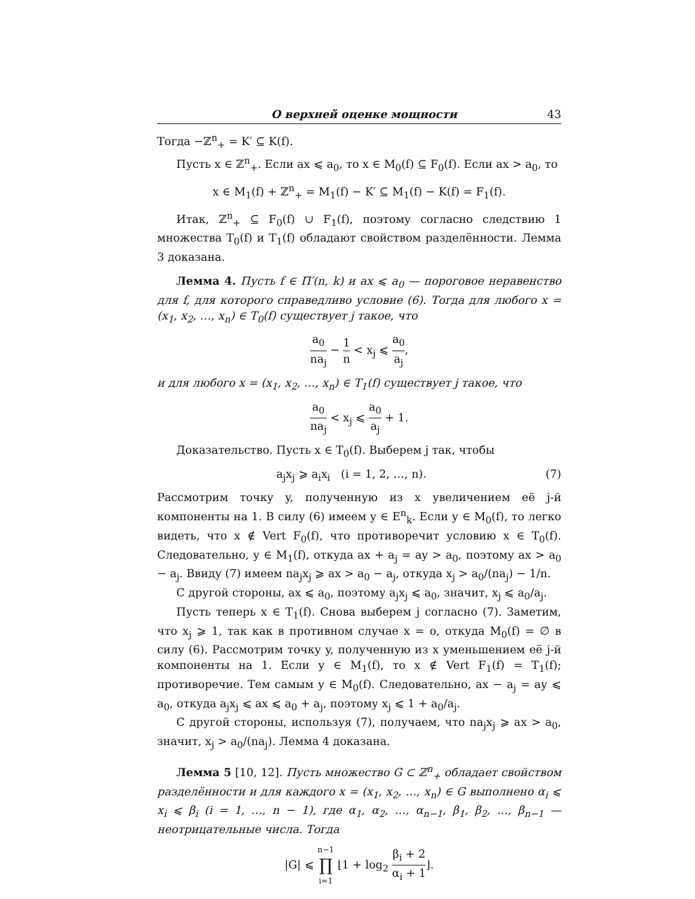О верхней оценке мощности 43
Тогда −ℤ<sup>n</sup><sub>+</sub> = K′ ⊆ K(f).
Пусть x ∈ ℤ<sup>n</sup><sub>+</sub>. Если ax ⩽ a<sub>0</sub>, то x ∈ M<sub>0</sub>(f) ⊆ F<sub>0</sub>(f). Если ax > a<sub>0</sub>, то
x ∈ M<sub>1</sub>(f) + ℤ<sup>n</sup><sub>+</sub> = M<sub>1</sub>(f) − K′ ⊆ M<sub>1</sub>(f) − K(f) = F<sub>1</sub>(f).
Итак, ℤ<sup>n</sup><sub>+</sub> ⊆ F<sub>0</sub>(f) ∪ F<sub>1</sub>(f), поэтому согласно следствию 1 множества T<sub>0</sub>(f) и T<sub>1</sub>(f) обладают свойством разделённости. Лемма 3 доказана.
Лемма 4. Пусть f ∈ Π′(n, k) и ax ⩽ a<sub>0</sub> — пороговое неравенство для f, для которого справедливо условие (6). Тогда для любого x = (x<sub>1</sub>, x<sub>2</sub>, …, x<sub>n</sub>) ∈ T<sub>0</sub>(f) существует j такое, что
a<sub>0</sub> na<sub>j</sub> − 1 n < x<sub>j</sub> ⩽ a<sub>0</sub> a<sub>j</sub>,
и для любого x = (x<sub>1</sub>, x<sub>2</sub>, …, x<sub>n</sub>) ∈ T<sub>1</sub>(f) существует j такое, что
a<sub>0</sub> na<sub>j</sub> < x<sub>j</sub> ⩽ a<sub>0</sub> a<sub>j</sub> + 1.
Доказательство. Пусть x ∈ T<sub>0</sub>(f). Выберем j так, чтобы
a<sub>j</sub>x<sub>j</sub> ⩾ a<sub>i</sub>x<sub>i</sub> (i = 1, 2, …, n). (7)
Рассмотрим точку y, полученную из x увеличением её j-й компоненты на 1. В силу (6) имеем y ∈ E<sup>n</sup><sub>k</sub>. Если y ∈ M<sub>0</sub>(f), то легко видеть, что x ∉ Vert F<sub>0</sub>(f), что противоречит условию x ∈ T<sub>0</sub>(f). Следовательно, y ∈ M<sub>1</sub>(f), откуда ax + a<sub>j</sub> = ay > a<sub>0</sub>, поэтому ax > a<sub>0</sub> − a<sub>j</sub>. Ввиду (7) имеем na<sub>j</sub>x<sub>j</sub> ⩾ ax > a<sub>0</sub> − a<sub>j</sub>, откуда x<sub>j</sub> > a<sub>0</sub>/(na<sub>j</sub>) − 1/n.
С другой стороны, ax ⩽ a<sub>0</sub>, поэтому a<sub>j</sub>x<sub>j</sub> ⩽ a<sub>0</sub>, значит, x<sub>j</sub> ⩽ a<sub>0</sub>/a<sub>j</sub>.
Пусть теперь x ∈ T<sub>1</sub>(f). Снова выберем j согласно (7). Заметим, что x<sub>j</sub> ⩾ 1, так как в противном случае x = o, откуда M<sub>0</sub>(f) = ∅ в силу (6). Рассмотрим точку y, полученную из x уменьшением её j-й компоненты на 1. Если y ∈ M<sub>1</sub>(f), то x ∉ Vert F<sub>1</sub>(f) = T<sub>1</sub>(f); противоречие. Тем самым y ∈ M<sub>0</sub>(f). Следовательно, ax − a<sub>j</sub> = ay ⩽ a<sub>0</sub>, откуда a<sub>j</sub>x<sub>j</sub> ⩽ ax ⩽ a<sub>0</sub> + a<sub>j</sub>, поэтому x<sub>j</sub> ⩽ 1 + a<sub>0</sub>/a<sub>j</sub>.
С другой стороны, используя (7), получаем, что na<sub>j</sub>x<sub>j</sub> ⩾ ax > a<sub>0</sub>, значит, x<sub>j</sub> > a<sub>0</sub>/(na<sub>j</sub>). Лемма 4 доказана.
Лемма 5 [10, 12]. Пусть множество G ⊂ ℤ<sup>n</sup><sub>+</sub> обладает свойством разделённости и для каждого x = (x<sub>1</sub>, x<sub>2</sub>, …, x<sub>n</sub>) ∈ G выполнено α<sub>i</sub> ⩽ x<sub>i</sub> ⩽ β<sub>i</sub> (i = 1, …, n − 1), где α<sub>1</sub>, α<sub>2</sub>, …, α<sub>n−1</sub>, β<sub>1</sub>, β<sub>2</sub>, …, β<sub>n−1</sub> — неотрицательные числа. Тогда
|G| ⩽ n−1 ∏ i=1 ⌊1 + log<sub>2</sub> β<sub>i</sub> + 2 α<sub>i</sub> + 1⌋.